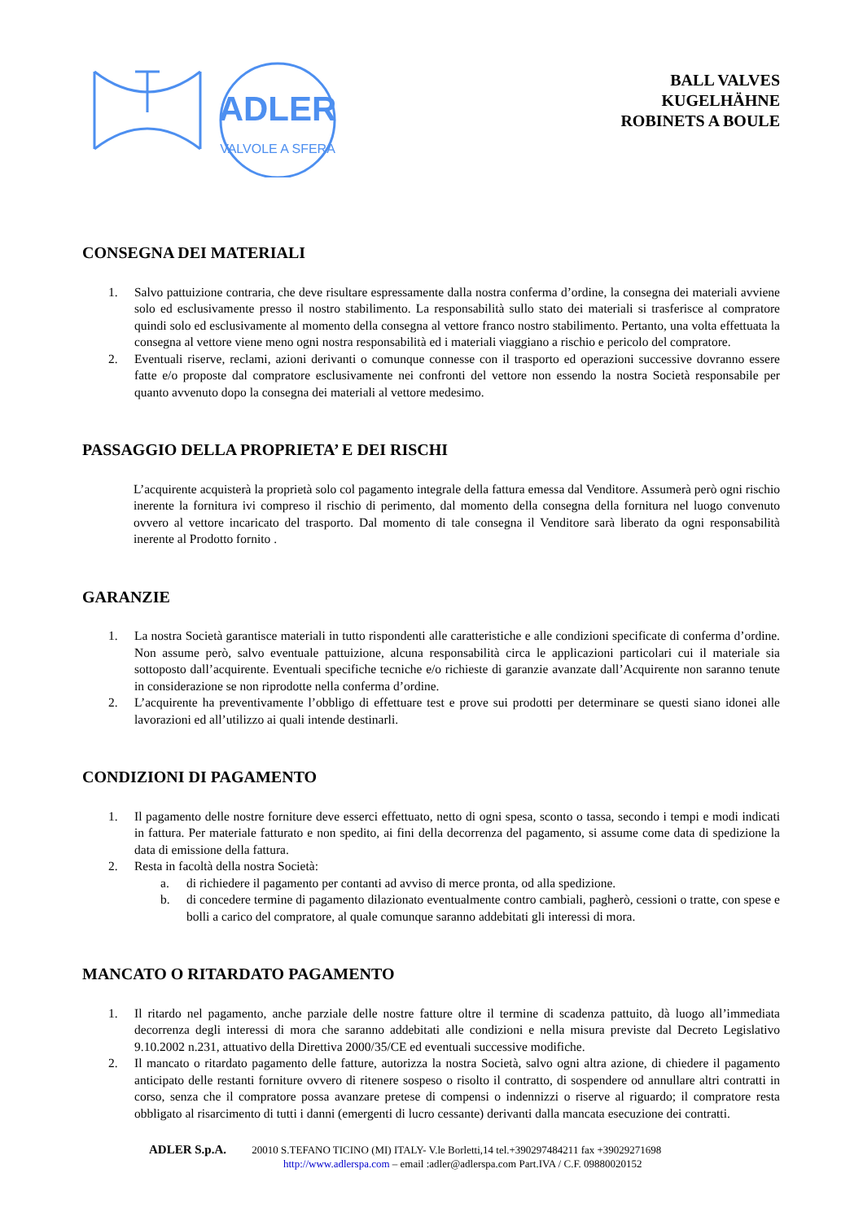ADLER
VALVOLE A SFERA
BALL VALVES
KUGELHÄHNE
ROBINETS A BOULE
CONSEGNA DEI MATERIALI
1. Salvo pattuizione contraria, che deve risultare espressamente dalla nostra conferma d’ordine, la consegna dei materiali avviene solo ed esclusivamente presso il nostro stabilimento. La responsabilità sullo stato dei materiali si trasferisce al compratore quindi solo ed esclusivamente al momento della consegna al vettore franco nostro stabilimento. Pertanto, una volta effettuata la consegna al vettore viene meno ogni nostra responsabilità ed i materiali viaggiano a rischio e pericolo del compratore.
2. Eventuali riserve, reclami, azioni derivanti o comunque connesse con il trasporto ed operazioni successive dovranno essere fatte e/o proposte dal compratore esclusivamente nei confronti del vettore non essendo la nostra Società responsabile per quanto avvenuto dopo la consegna dei materiali al vettore medesimo.
PASSAGGIO DELLA PROPRIETA’ E DEI RISCHI
L’acquirente acquisterà la proprietà solo col pagamento integrale della fattura emessa dal Venditore. Assumerà però ogni rischio inerente la fornitura ivi compreso il rischio di perimento, dal momento della consegna della fornitura nel luogo convenuto ovvero al vettore incaricato del trasporto. Dal momento di tale consegna il Venditore sarà liberato da ogni responsabilità inerente al Prodotto fornito .
GARANZIE
1. La nostra Società garantisce materiali in tutto rispondenti alle caratteristiche e alle condizioni specificate di conferma d’ordine. Non assume però, salvo eventuale pattuizione, alcuna responsabilità circa le applicazioni particolari cui il materiale sia sottoposto dall’acquirente. Eventuali specifiche tecniche e/o richieste di garanzie avanzate dall’Acquirente non saranno tenute in considerazione se non riprodotte nella conferma d’ordine.
2. L’acquirente ha preventivamente l’obbligo di effettuare test e prove sui prodotti per determinare se questi siano idonei alle lavorazioni ed all’utilizzo ai quali intende destinarli.
CONDIZIONI DI PAGAMENTO
1. Il pagamento delle nostre forniture deve esserci effettuato, netto di ogni spesa, sconto o tassa, secondo i tempi e modi indicati in fattura. Per materiale fatturato e non spedito, ai fini della decorrenza del pagamento, si assume come data di spedizione la data di emissione della fattura.
2. Resta in facoltà della nostra Società:
a. di richiedere il pagamento per contanti ad avviso di merce pronta, od alla spedizione.
b. di concedere termine di pagamento dilazionato eventualmente contro cambiali, pagherò, cessioni o tratte, con spese e bolli a carico del compratore, al quale comunque saranno addebitati gli interessi di mora.
MANCATO O RITARDATO PAGAMENTO
1. Il ritardo nel pagamento, anche parziale delle nostre fatture oltre il termine di scadenza pattuito, dà luogo all’immediata decorrenza degli interessi di mora che saranno addebitati alle condizioni e nella misura previste dal Decreto Legislativo 9.10.2002 n.231, attuativo della Direttiva 2000/35/CE ed eventuali successive modifiche.
2. Il mancato o ritardato pagamento delle fatture, autorizza la nostra Società, salvo ogni altra azione, di chiedere il pagamento anticipato delle restanti forniture ovvero di ritenere sospeso o risolto il contratto, di sospendere od annullare altri contratti in corso, senza che il compratore possa avanzare pretese di compensi o indennizzi o riserve al riguardo; il compratore resta obbligato al risarcimento di tutti i danni (emergenti di lucro cessante) derivanti dalla mancata esecuzione dei contratti.
ADLER S.p.A. 20010 S.TEFANO TICINO (MI) ITALY- V.le Borletti,14 tel.+390297484211 fax +39029271698
http://www.adlerspa.com – email :adler@adlerspa.com Part.IVA / C.F. 09880020152